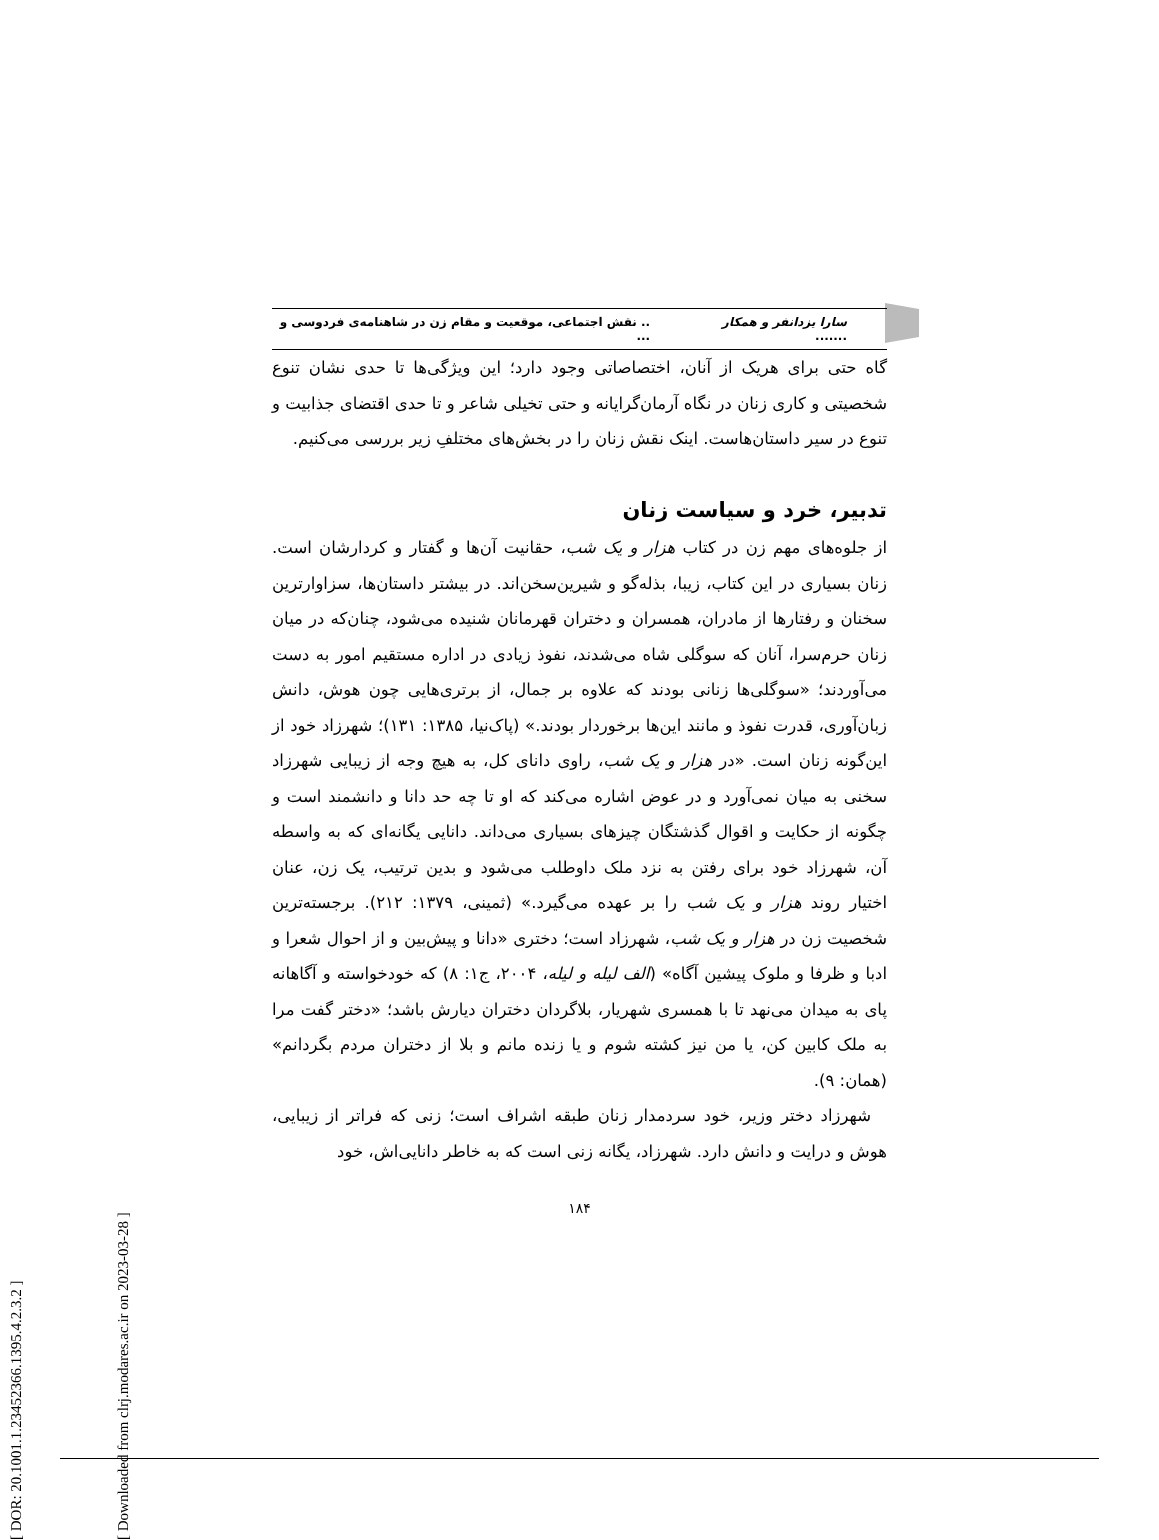[ DOR: 20.1001.1.23452366.1395.4.2.3.2 ]
[ Downloaded from clrj.modares.ac.ir on 2023-03-28 ]
سارا یزدانفر و همکار ......... نقش اجتماعی، موقعیت و مقام زن در شاهنامه‌ی فردوسی و ...
گاه حتی برای هریک از آنان، اختصاصاتی وجود دارد؛ این ویژگی‌ها تا حدی نشان تنوع شخصیتی و کاری زنان در نگاه آرمان‌گرایانه و حتی تخیلی شاعر و تا حدی اقتضای جذابیت و تنوع در سیر داستان‌هاست. اینک نقش زنان را در بخش‌های مختلفِ زیر بررسی می‌کنیم.
تدبیر، خرد و سیاست زنان
از جلوه‌های مهم زن در کتاب هزار و یک شب، حقانیت آن‌ها و گفتار و کردارشان است. زنان بسیاری در این کتاب، زیبا، بذله‌گو و شیرین‌سخن‌اند. در بیشتر داستان‌ها، سزاوارترین سخنان و رفتارها از مادران، همسران و دختران قهرمانان شنیده می‌شود، چنان‌که در میان زنان حرم‌سرا، آنان که سوگلی شاه می‌شدند، نفوذ زیادی در اداره مستقیم امور به دست می‌آوردند؛ «سوگلی‌ها زنانی بودند که علاوه بر جمال، از برتری‌هایی چون هوش، دانش زبان‌آوری، قدرت نفوذ و مانند این‌ها برخوردار بودند.» (پاک‌نیا، ۱۳۸۵: ۱۳۱)؛ شهرزاد خود از این‌گونه زنان است. «در هزار و یک شب، راوی دانای کل، به هیچ وجه از زیبایی شهرزاد سخنی به میان نمی‌آورد و در عوض اشاره می‌کند که او تا چه حد دانا و دانشمند است و چگونه از حکایت و اقوال گذشتگان چیزهای بسیاری می‌داند. دانایی یگانه‌ای که به واسطه آن، شهرزاد خود برای رفتن به نزد ملک داوطلب می‌شود و بدین ترتیب، یک زن، عنان اختیار روند هزار و یک شب را بر عهده می‌گیرد.» (ثمینی، ۱۳۷۹: ۲۱۲). برجسته‌ترین شخصیت زن در هزار و یک شب، شهرزاد است؛ دختری «دانا و پیش‌بین و از احوال شعرا و ادبا و ظرفا و ملوک پیشین آگاه» (الف لیله و لیله، ۲۰۰۴، ج۱: ۸) که خودخواسته و آگاهانه پای به میدان می‌نهد تا با همسری شهریار، بلاگردان دختران دیارش باشد؛ «دختر گفت مرا به ملک کابین کن، یا من نیز کشته شوم و یا زنده مانم و بلا از دختران مردم بگردانم» (همان: ۹).
شهرزاد دختر وزیر، خود سردمدار زنان طبقه اشراف است؛ زنی که فراتر از زیبایی، هوش و درایت و دانش دارد. شهرزاد، یگانه زنی است که به خاطر دانایی‌اش، خود
۱۸۴